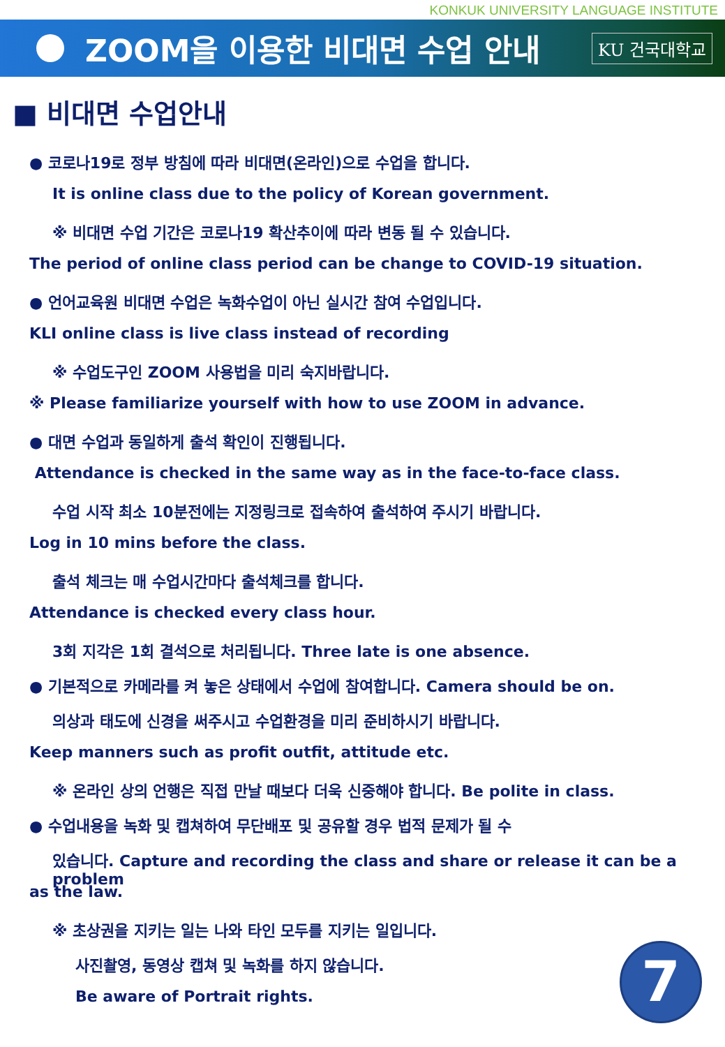KONKUK UNIVERSITY LANGUAGE INSTITUTE
ZOOM을 이용한 비대면 수업 안내
KU 건국대학교
■ 비대면 수업안내
● 코로나19로 정부 방침에 따라 비대면(온라인)으로 수업을 합니다.
It is online class due to the policy of Korean government.
※ 비대면 수업 기간은 코로나19 확산추이에 따라 변동 될 수 있습니다.
The period of online class period can be change to COVID-19 situation.
● 언어교육원 비대면 수업은 녹화수업이 아닌 실시간 참여 수업입니다.
KLI online class is live class instead of recording
※ 수업도구인 ZOOM 사용법을 미리 숙지바랍니다.
※ Please familiarize yourself with how to use ZOOM in advance.
● 대면 수업과 동일하게 출석 확인이 진행됩니다.
Attendance is checked in the same way as in the face-to-face class.
수업 시작 최소 10분전에는 지정링크로 접속하여 출석하여 주시기 바랍니다.
Log in 10 mins before the class.
출석 체크는 매 수업시간마다 출석체크를 합니다.
Attendance is checked every class hour.
3회 지각은 1회 결석으로 처리됩니다. Three late is one absence.
● 기본적으로 카메라를 켜 놓은 상태에서 수업에 참여합니다. Camera should be on.
의상과 태도에 신경을 써주시고 수업환경을 미리 준비하시기 바랍니다.
Keep manners such as profit outfit, attitude etc.
※ 온라인 상의 언행은 직접 만날 때보다 더욱 신중해야 합니다. Be polite in class.
● 수업내용을 녹화 및 캡쳐하여 무단배포 및 공유할 경우 법적 문제가 될 수
있습니다. Capture and recording the class and share or release it can be a problem
as the law.
※ 초상권을 지키는 일는 나와 타인 모두를 지키는 일입니다.
사진촬영, 동영상 캡쳐 및 녹화를 하지 않습니다.
Be aware of Portrait rights.
7